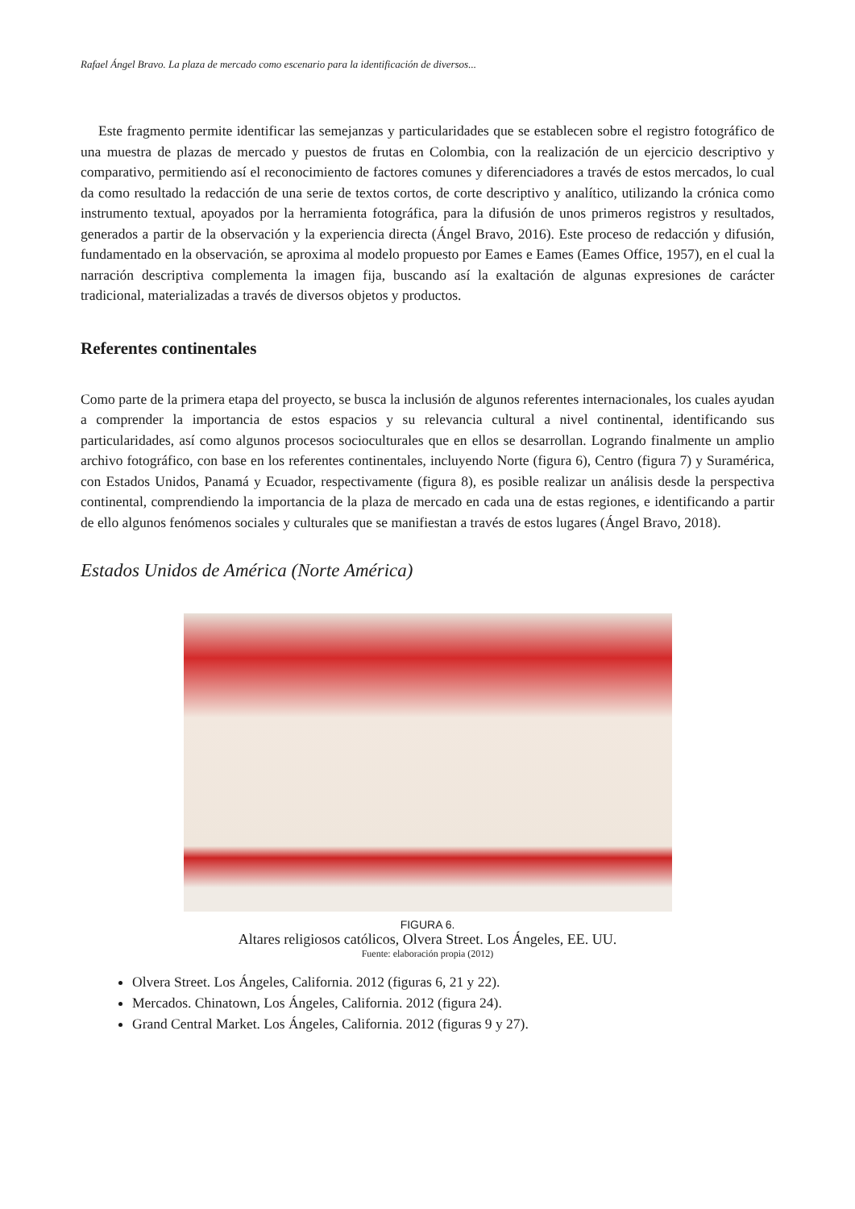Rafael Ángel Bravo. La plaza de mercado como escenario para la identificación de diversos...
Este fragmento permite identificar las semejanzas y particularidades que se establecen sobre el registro fotográfico de una muestra de plazas de mercado y puestos de frutas en Colombia, con la realización de un ejercicio descriptivo y comparativo, permitiendo así el reconocimiento de factores comunes y diferenciadores a través de estos mercados, lo cual da como resultado la redacción de una serie de textos cortos, de corte descriptivo y analítico, utilizando la crónica como instrumento textual, apoyados por la herramienta fotográfica, para la difusión de unos primeros registros y resultados, generados a partir de la observación y la experiencia directa (Ángel Bravo, 2016). Este proceso de redacción y difusión, fundamentado en la observación, se aproxima al modelo propuesto por Eames e Eames (Eames Office, 1957), en el cual la narración descriptiva complementa la imagen fija, buscando así la exaltación de algunas expresiones de carácter tradicional, materializadas a través de diversos objetos y productos.
Referentes continentales
Como parte de la primera etapa del proyecto, se busca la inclusión de algunos referentes internacionales, los cuales ayudan a comprender la importancia de estos espacios y su relevancia cultural a nivel continental, identificando sus particularidades, así como algunos procesos socioculturales que en ellos se desarrollan. Logrando finalmente un amplio archivo fotográfico, con base en los referentes continentales, incluyendo Norte (figura 6), Centro (figura 7) y Suramérica, con Estados Unidos, Panamá y Ecuador, respectivamente (figura 8), es posible realizar un análisis desde la perspectiva continental, comprendiendo la importancia de la plaza de mercado en cada una de estas regiones, e identificando a partir de ello algunos fenómenos sociales y culturales que se manifiestan a través de estos lugares (Ángel Bravo, 2018).
Estados Unidos de América (Norte América)
FIGURA 6.
Altares religiosos católicos, Olvera Street. Los Ángeles, EE. UU.
Fuente: elaboración propia (2012)
Olvera Street. Los Ángeles, California. 2012 (figuras 6, 21 y 22).
Mercados. Chinatown, Los Ángeles, California. 2012 (figura 24).
Grand Central Market. Los Ángeles, California. 2012 (figuras 9 y 27).